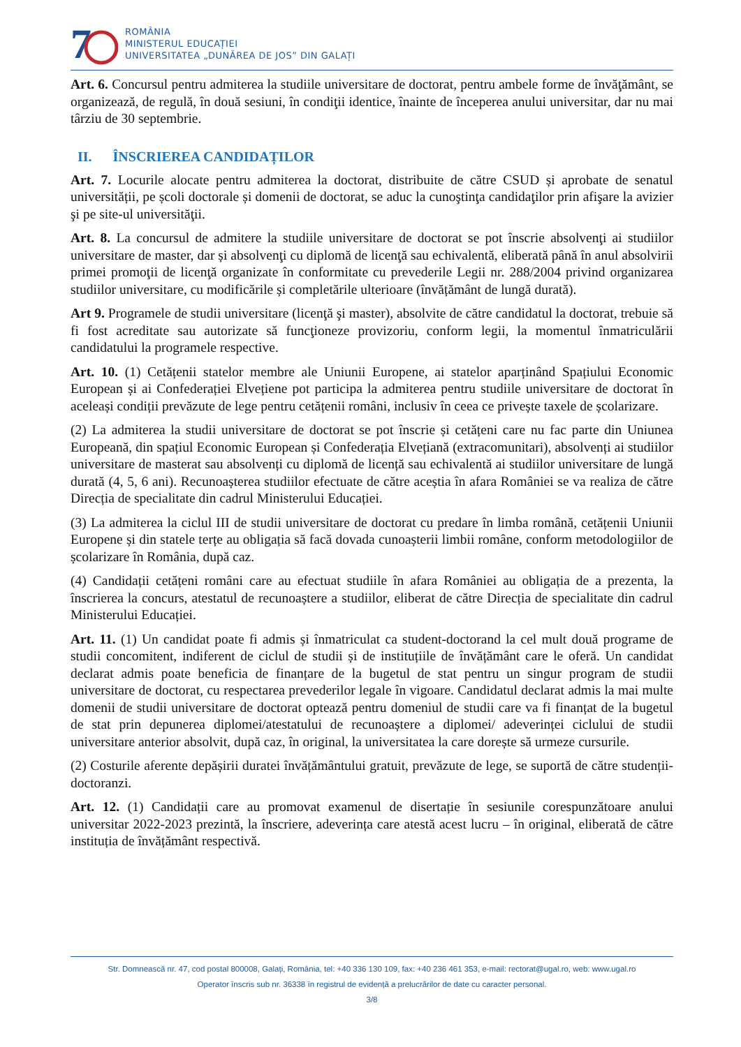7
ROMÂNIA
MINISTERUL EDUCAȚIEI
UNIVERSITATEA „DUNĂREA DE JOS” DIN GALAȚI
Art. 6. Concursul pentru admiterea la studiile universitare de doctorat, pentru ambele forme de învăţământ, se organizează, de regulă, în două sesiuni, în condiţii identice, înainte de începerea anului universitar, dar nu mai târziu de 30 septembrie.
II. ÎNSCRIEREA CANDIDAȚILOR
Art. 7. Locurile alocate pentru admiterea la doctorat, distribuite de către CSUD și aprobate de senatul universității, pe școli doctorale și domenii de doctorat, se aduc la cunoştinţa candidaţilor prin afişare la avizier şi pe site-ul universităţii.
Art. 8. La concursul de admitere la studiile universitare de doctorat se pot înscrie absolvenţi ai studiilor universitare de master, dar și absolvenţi cu diplomă de licenţă sau echivalentă, eliberată până în anul absolvirii primei promoţii de licenţă organizate în conformitate cu prevederile Legii nr. 288/2004 privind organizarea studiilor universitare, cu modificările și completările ulterioare (învățământ de lungă durată).
Art 9. Programele de studii universitare (licenţă şi master), absolvite de către candidatul la doctorat, trebuie să fi fost acreditate sau autorizate să funcţioneze provizoriu, conform legii, la momentul înmatriculării candidatului la programele respective.
Art. 10. (1) Cetățenii statelor membre ale Uniunii Europene, ai statelor aparținând Spațiului Economic European și ai Confederației Elvețiene pot participa la admiterea pentru studiile universitare de doctorat în aceleași condiții prevăzute de lege pentru cetățenii români, inclusiv în ceea ce privește taxele de școlarizare.
(2) La admiterea la studii universitare de doctorat se pot înscrie și cetățeni care nu fac parte din Uniunea Europeană, din spațiul Economic European și Confederația Elvețiană (extracomunitari), absolvenți ai studiilor universitare de masterat sau absolvenți cu diplomă de licență sau echivalentă ai studiilor universitare de lungă durată (4, 5, 6 ani). Recunoașterea studiilor efectuate de către aceștia în afara României se va realiza de către Direcția de specialitate din cadrul Ministerului Educației.
(3) La admiterea la ciclul III de studii universitare de doctorat cu predare în limba română, cetățenii Uniunii Europene și din statele terțe au obligația să facă dovada cunoașterii limbii române, conform metodologiilor de școlarizare în România, după caz.
(4) Candidații cetățeni români care au efectuat studiile în afara României au obligația de a prezenta, la înscrierea la concurs, atestatul de recunoaștere a studiilor, eliberat de către Direcția de specialitate din cadrul Ministerului Educației.
Art. 11. (1) Un candidat poate fi admis și înmatriculat ca student-doctorand la cel mult două programe de studii concomitent, indiferent de ciclul de studii și de instituțiile de învățământ care le oferă. Un candidat declarat admis poate beneficia de finanțare de la bugetul de stat pentru un singur program de studii universitare de doctorat, cu respectarea prevederilor legale în vigoare. Candidatul declarat admis la mai multe domenii de studii universitare de doctorat optează pentru domeniul de studii care va fi finanțat de la bugetul de stat prin depunerea diplomei/atestatului de recunoaștere a diplomei/ adeverinței ciclului de studii universitare anterior absolvit, după caz, în original, la universitatea la care dorește să urmeze cursurile.
(2) Costurile aferente depășirii duratei învățământului gratuit, prevăzute de lege, se suportă de către studenții-doctoranzi.
Art. 12. (1) Candidații care au promovat examenul de disertație în sesiunile corespunzătoare anului universitar 2022-2023 prezintă, la înscriere, adeverința care atestă acest lucru – în original, eliberată de către instituția de învățământ respectivă.
Str. Domnească nr. 47, cod postal 800008, Galați, România, tel: +40 336 130 109, fax: +40 236 461 353, e-mail: rectorat@ugal.ro, web: www.ugal.ro
Operator înscris sub nr. 36338 în registrul de evidență a prelucrărilor de date cu caracter personal.
3/8